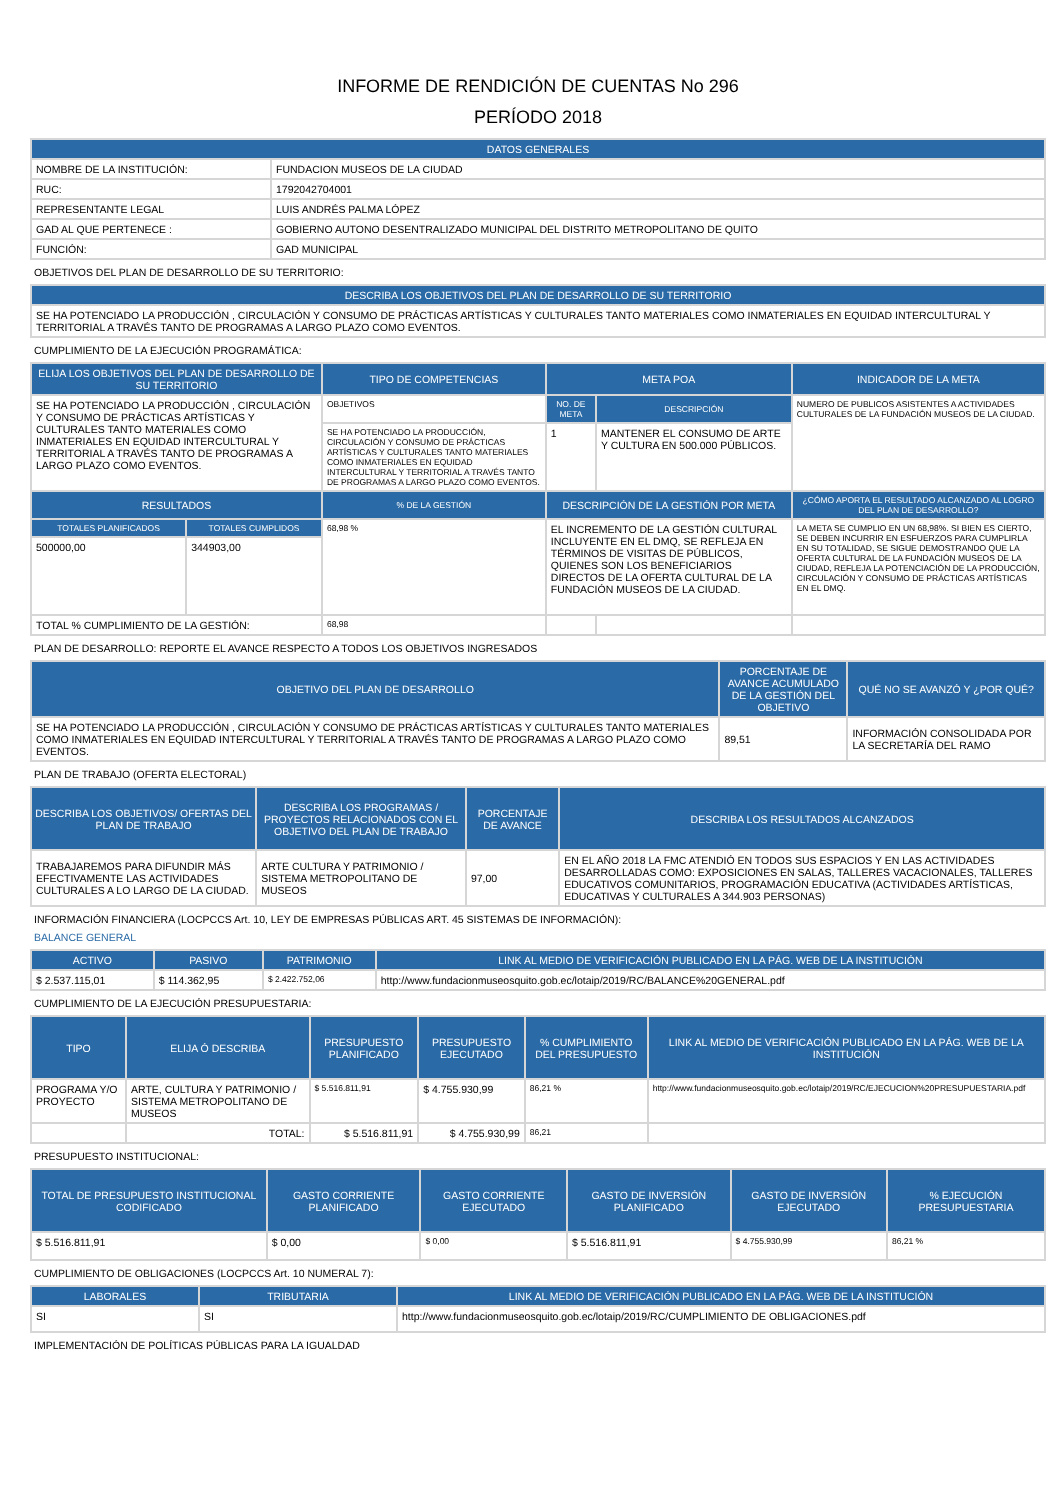INFORME DE RENDICIÓN DE CUENTAS No 296
PERÍODO 2018
| DATOS GENERALES | |
| --- | --- |
| NOMBRE DE LA INSTITUCIÓN: | FUNDACION MUSEOS DE LA CIUDAD |
| RUC: | 1792042704001 |
| REPRESENTANTE LEGAL | LUIS ANDRÉS PALMA LÓPEZ |
| GAD AL QUE PERTENECE : | GOBIERNO AUTONO DESENTRALIZADO MUNICIPAL DEL DISTRITO METROPOLITANO DE QUITO |
| FUNCIÓN: | GAD MUNICIPAL |
OBJETIVOS DEL PLAN DE DESARROLLO DE SU TERRITORIO:
| DESCRIBA LOS OBJETIVOS DEL PLAN DE DESARROLLO DE SU TERRITORIO |
| --- |
| SE HA POTENCIADO LA PRODUCCIÓN , CIRCULACIÓN Y CONSUMO DE PRÁCTICAS ARTÍSTICAS Y CULTURALES TANTO MATERIALES COMO INMATERIALES EN EQUIDAD INTERCULTURAL Y TERRITORIAL A TRAVÉS TANTO DE PROGRAMAS A LARGO PLAZO COMO EVENTOS. |
CUMPLIMIENTO DE LA EJECUCIÓN PROGRAMÁTICA:
| ELIJA LOS OBJETIVOS DEL PLAN DE DESARROLLO DE SU TERRITORIO | | TIPO DE COMPETENCIAS | META POA | | INDICADOR DE LA META |
| --- | --- | --- | --- | --- | --- |
| SE HA POTENCIADO LA PRODUCCIÓN , CIRCULACIÓN Y CONSUMO DE PRÁCTICAS ARTÍSTICAS Y CULTURALES TANTO MATERIALES COMO INMATERIALES EN EQUIDAD INTERCULTURAL Y TERRITORIAL A TRAVÉS TANTO DE PROGRAMAS A LARGO PLAZO COMO EVENTOS. | | OBJETIVOS | NO. DE META | DESCRIPCIÓN | NUMERO DE PUBLICOS ASISTENTES A ACTIVIDADES CULTURALES DE LA FUNDACIÓN MUSEOS DE LA CIUDAD. |
| | | SE HA POTENCIADO LA PRODUCCIÓN, CIRCULACIÓN Y CONSUMO DE PRÁCTICAS ARTÍSTICAS Y CULTURALES TANTO MATERIALES COMO INMATERIALES EN EQUIDAD INTERCULTURAL Y TERRITORIAL A TRAVÉS TANTO DE PROGRAMAS A LARGO PLAZO COMO EVENTOS. | 1 | MANTENER EL CONSUMO DE ARTE Y CULTURA EN 500.000 PÚBLICOS. | |
| RESULTADOS | | % DE LA GESTIÓN | DESCRIPCIÓN DE LA GESTIÓN POR META | | ¿CÓMO APORTA EL RESULTADO ALCANZADO AL LOGRO DEL PLAN DE DESARROLLO? |
| TOTALES PLANIFICADOS | TOTALES CUMPLIDOS | 68,98 % | EL INCREMENTO DE LA GESTIÓN CULTURAL INCLUYENTE EN EL DMQ, SE REFLEJA EN TÉRMINOS DE VISITAS DE PÚBLICOS, QUIENES SON LOS BENEFICIARIOS DIRECTOS DE LA OFERTA CULTURAL DE LA FUNDACIÓN MUSEOS DE LA CIUDAD. | | LA META SE CUMPLIO EN UN 68,98%. SI BIEN ES CIERTO, SE DEBEN INCURRIR EN ESFUERZOS PARA CUMPLIRLA EN SU TOTALIDAD, SE SIGUE DEMOSTRANDO QUE LA OFERTA CULTURAL DE LA FUNDACIÓN MUSEOS DE LA CIUDAD, REFLEJA LA POTENCIACIÓN DE LA PRODUCCIÓN, CIRCULACIÓN Y CONSUMO DE PRÁCTICAS ARTÍSTICAS EN EL DMQ. |
| 500000,00 | 344903,00 | | | | |
| TOTAL % CUMPLIMIENTO DE LA GESTIÓN: | | 68,98 | | | |
PLAN DE DESARROLLO: REPORTE EL AVANCE RESPECTO A TODOS LOS OBJETIVOS INGRESADOS
| OBJETIVO DEL PLAN DE DESARROLLO | PORCENTAJE DE AVANCE ACUMULADO DE LA GESTIÓN DEL OBJETIVO | QUÉ NO SE AVANZÓ Y ¿POR QUÉ? |
| --- | --- | --- |
| SE HA POTENCIADO LA PRODUCCIÓN , CIRCULACIÓN Y CONSUMO DE PRÁCTICAS ARTÍSTICAS Y CULTURALES TANTO MATERIALES COMO INMATERIALES EN EQUIDAD INTERCULTURAL Y TERRITORIAL A TRAVÉS TANTO DE PROGRAMAS A LARGO PLAZO COMO EVENTOS. | 89,51 | INFORMACIÓN CONSOLIDADA POR LA SECRETARÍA DEL RAMO |
PLAN DE TRABAJO (OFERTA ELECTORAL)
| DESCRIBA LOS OBJETIVOS/ OFERTAS DEL PLAN DE TRABAJO | DESCRIBA LOS PROGRAMAS / PROYECTOS RELACIONADOS CON EL OBJETIVO DEL PLAN DE TRABAJO | PORCENTAJE DE AVANCE | DESCRIBA LOS RESULTADOS ALCANZADOS |
| --- | --- | --- | --- |
| TRABAJAREMOS PARA DIFUNDIR MÁS EFECTIVAMENTE LAS ACTIVIDADES CULTURALES A LO LARGO DE LA CIUDAD. | ARTE CULTURA Y PATRIMONIO / SISTEMA METROPOLITANO DE MUSEOS | 97,00 | EN EL AÑO 2018 LA FMC ATENDIÓ EN TODOS SUS ESPACIOS Y EN LAS ACTIVIDADES DESARROLLADAS COMO: EXPOSICIONES EN SALAS, TALLERES VACACIONALES, TALLERES EDUCATIVOS COMUNITARIOS, PROGRAMACIÓN EDUCATIVA (ACTIVIDADES ARTÍSTICAS, EDUCATIVAS Y CULTURALES A 344.903 PERSONAS) |
INFORMACIÓN FINANCIERA (LOCPCCS Art. 10, LEY DE EMPRESAS PÚBLICAS ART. 45 SISTEMAS DE INFORMACIÓN):
BALANCE GENERAL
| ACTIVO | PASIVO | PATRIMONIO | LINK AL MEDIO DE VERIFICACIÓN PUBLICADO EN LA PÁG. WEB DE LA INSTITUCIÓN |
| --- | --- | --- | --- |
| $ 2.537.115,01 | $ 114.362,95 | $ 2.422.752,06 | http://www.fundacionmuseosquito.gob.ec/lotaip/2019/RC/BALANCE%20GENERAL.pdf |
CUMPLIMIENTO DE LA EJECUCIÓN PRESUPUESTARIA:
| TIPO | ELIJA Ó DESCRIBA | PRESUPUESTO PLANIFICADO | PRESUPUESTO EJECUTADO | % CUMPLIMIENTO DEL PRESUPUESTO | LINK AL MEDIO DE VERIFICACIÓN PUBLICADO EN LA PÁG. WEB DE LA INSTITUCIÓN |
| --- | --- | --- | --- | --- | --- |
| PROGRAMA Y/O PROYECTO | ARTE, CULTURA Y PATRIMONIO / SISTEMA METROPOLITANO DE MUSEOS | $ 5.516.811,91 | $ 4.755.930,99 | 86,21 % | http://www.fundacionmuseosquito.gob.ec/lotaip/2019/RC/EJECUCION%20PRESUPUESTARIA.pdf |
| | TOTAL: | $ 5.516.811,91 | $ 4.755.930,99 | 86,21 | |
PRESUPUESTO INSTITUCIONAL:
| TOTAL DE PRESUPUESTO INSTITUCIONAL CODIFICADO | GASTO CORRIENTE PLANIFICADO | GASTO CORRIENTE EJECUTADO | GASTO DE INVERSIÓN PLANIFICADO | GASTO DE INVERSIÓN EJECUTADO | % EJECUCIÓN PRESUPUESTARIA |
| --- | --- | --- | --- | --- | --- |
| $ 5.516.811,91 | $ 0,00 | $ 0,00 | $ 5.516.811,91 | $ 4.755.930,99 | 86,21 % |
CUMPLIMIENTO DE OBLIGACIONES (LOCPCCS Art. 10 NUMERAL 7):
| LABORALES | TRIBUTARIA | LINK AL MEDIO DE VERIFICACIÓN PUBLICADO EN LA PÁG. WEB DE LA INSTITUCIÓN |
| --- | --- | --- |
| SI | SI | http://www.fundacionmuseosquito.gob.ec/lotaip/2019/RC/CUMPLIMIENTO DE OBLIGACIONES.pdf |
IMPLEMENTACIÓN DE POLÍTICAS PÚBLICAS PARA LA IGUALDAD